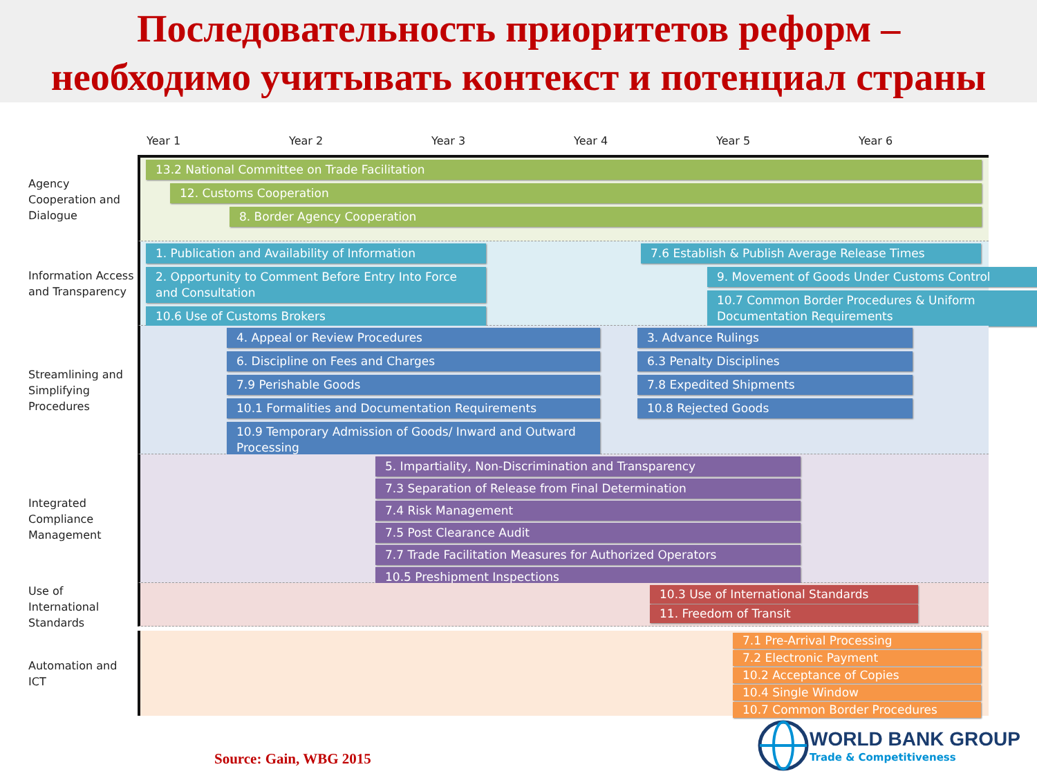Последовательность приоритетов реформ –
необходимо учитывать контекст и потенциал страны
Year 1 Year 2 Year 3 Year 4 Year 5 Year 6
Agency Cooperation and Dialogue
13.2 National Committee on Trade Facilitation
12. Customs Cooperation
8. Border Agency Cooperation
Information Access and Transparency
1. Publication and Availability of Information
2. Opportunity to Comment Before Entry Into Force and Consultation
10.6 Use of Customs Brokers
7.6 Establish & Publish Average Release Times
9. Movement of Goods Under Customs Control
10.7 Common Border Procedures & Uniform Documentation Requirements
Streamlining and Simplifying Procedures
4. Appeal or Review Procedures
6. Discipline on Fees and Charges
7.9 Perishable Goods
10.1 Formalities and Documentation Requirements
10.9 Temporary Admission of Goods/ Inward and Outward Processing
3. Advance Rulings
6.3 Penalty Disciplines
7.8 Expedited Shipments
10.8 Rejected Goods
Integrated Compliance Management
5. Impartiality, Non-Discrimination and Transparency
7.3 Separation of Release from Final Determination
7.4 Risk Management
7.5 Post Clearance Audit
7.7 Trade Facilitation Measures for Authorized Operators
10.5 Preshipment Inspections
Use of International Standards
10.3 Use of International Standards
11. Freedom of Transit
Automation and ICT
7.1 Pre-Arrival Processing
7.2 Electronic Payment
10.2 Acceptance of Copies
10.4 Single Window
10.7 Common Border Procedures
Source: Gain, WBG 2015
WORLD BANK GROUP
Trade & Competitiveness